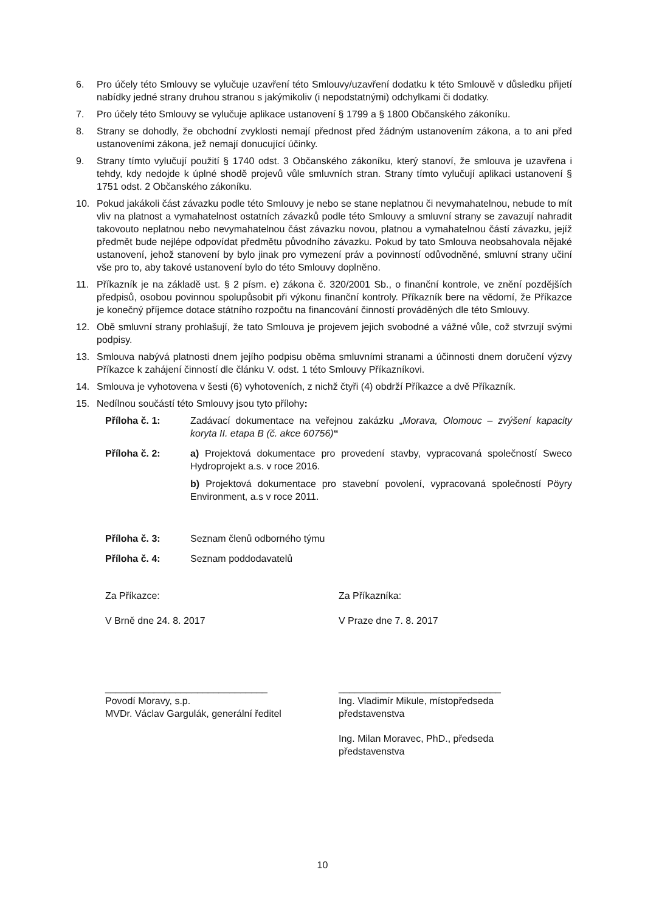6. Pro účely této Smlouvy se vylučuje uzavření této Smlouvy/uzavření dodatku k této Smlouvě v důsledku přijetí nabídky jedné strany druhou stranou s jakýmikoliv (i nepodstatnými) odchylkami či dodatky.
7. Pro účely této Smlouvy se vylučuje aplikace ustanovení § 1799 a § 1800 Občanského zákoníku.
8. Strany se dohodly, že obchodní zvyklosti nemají přednost před žádným ustanovením zákona, a to ani před ustanoveními zákona, jež nemají donucující účinky.
9. Strany tímto vylučují použití § 1740 odst. 3 Občanského zákoníku, který stanoví, že smlouva je uzavřena i tehdy, kdy nedojde k úplné shodě projevů vůle smluvních stran. Strany tímto vylučují aplikaci ustanovení § 1751 odst. 2 Občanského zákoníku.
10. Pokud jakákoli část závazku podle této Smlouvy je nebo se stane neplatnou či nevymahatelnou, nebude to mít vliv na platnost a vymahatelnost ostatních závazků podle této Smlouvy a smluvní strany se zavazují nahradit takovouto neplatnou nebo nevymahatelnou část závazku novou, platnou a vymahatelnou částí závazku, jejíž předmět bude nejlépe odpovídat předmětu původního závazku. Pokud by tato Smlouva neobsahovala nějaké ustanovení, jehož stanovení by bylo jinak pro vymezení práv a povinností odůvodněné, smluvní strany učiní vše pro to, aby takové ustanovení bylo do této Smlouvy doplněno.
11. Příkazník je na základě ust. § 2 písm. e) zákona č. 320/2001 Sb., o finanční kontrole, ve znění pozdějších předpisů, osobou povinnou spolupůsobit při výkonu finanční kontroly. Příkazník bere na vědomí, že Příkazce je konečný příjemce dotace státního rozpočtu na financování činností prováděných dle této Smlouvy.
12. Obě smluvní strany prohlašují, že tato Smlouva je projevem jejich svobodné a vážné vůle, což stvrzují svými podpisy.
13. Smlouva nabývá platnosti dnem jejího podpisu oběma smluvními stranami a účinnosti dnem doručení výzvy Příkazce k zahájení činností dle článku V. odst. 1 této Smlouvy Příkazníkovi.
14. Smlouva je vyhotovena v šesti (6) vyhotoveních, z nichž čtyři (4) obdrží Příkazce a dvě Příkazník.
15. Nedílnou součástí této Smlouvy jsou tyto přílohy:
Příloha č. 1: Zadávací dokumentace na veřejnou zakázku „Morava, Olomouc – zvýšení kapacity koryta II. etapa B (č. akce 60756)“
Příloha č. 2: a) Projektová dokumentace pro provedení stavby, vypracovaná společností Sweco Hydroprojekt a.s. v roce 2016.
b) Projektová dokumentace pro stavební povolení, vypracovaná společností Pöyry Environment, a.s v roce 2011.
Příloha č. 3: Seznam členů odborného týmu
Příloha č. 4: Seznam poddodavatelů
Za Příkazce:
V Brně dne 24. 8. 2017
______________________________
Povodí Moravy, s.p.
MVDr. Václav Gargulák, generální ředitel
Za Příkazníka:
V Praze dne 7. 8. 2017
______________________________
Ing. Vladimír Mikule, místopředseda
představenstva
Ing. Milan Moravec, PhD., předseda
představenstva
10